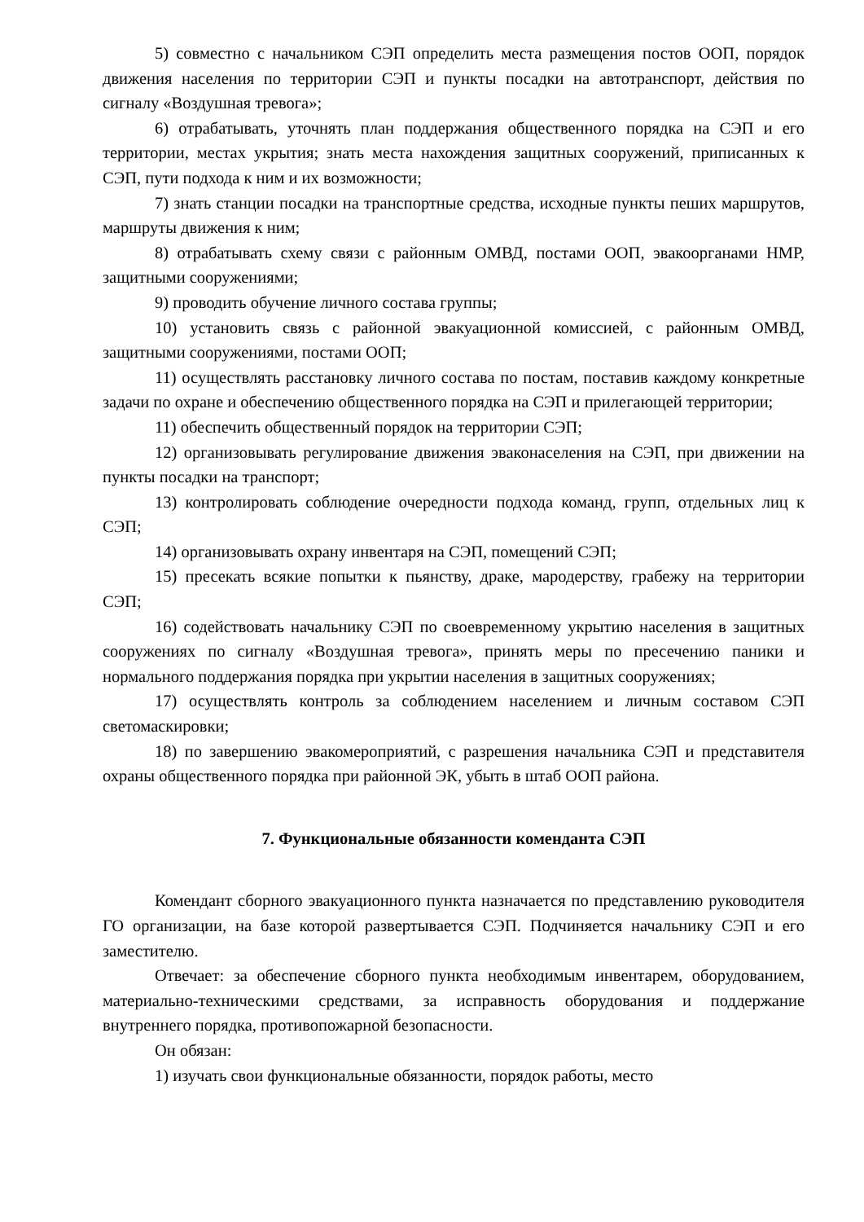5) совместно с начальником СЭП определить места размещения постов ООП, порядок движения населения по территории СЭП и пункты посадки на автотранспорт, действия по сигналу «Воздушная тревога»;
6) отрабатывать, уточнять план поддержания общественного порядка на СЭП и его территории, местах укрытия; знать места нахождения защитных сооружений, приписанных к СЭП, пути подхода к ним и их возможности;
7) знать станции посадки на транспортные средства, исходные пункты пеших маршрутов, маршруты движения к ним;
8) отрабатывать схему связи с районным ОМВД, постами ООП, эвакоорганами НМР, защитными сооружениями;
9) проводить обучение личного состава группы;
10) установить связь с районной эвакуационной комиссией, с районным ОМВД, защитными сооружениями, постами ООП;
11) осуществлять расстановку личного состава по постам, поставив каждому конкретные задачи по охране и обеспечению общественного порядка на СЭП и прилегающей территории;
11) обеспечить общественный порядок на территории СЭП;
12) организовывать регулирование движения эваконаселения на СЭП, при движении на пункты посадки на транспорт;
13) контролировать соблюдение очередности подхода команд, групп, отдельных лиц к СЭП;
14) организовывать охрану инвентаря на СЭП, помещений СЭП;
15) пресекать всякие попытки к пьянству, драке, мародерству, грабежу на территории СЭП;
16) содействовать начальнику СЭП по своевременному укрытию населения в защитных сооружениях по сигналу «Воздушная тревога», принять меры по пресечению паники и нормального поддержания порядка при укрытии населения в защитных сооружениях;
17) осуществлять контроль за соблюдением населением и личным составом СЭП светомаскировки;
18) по завершению эвакомероприятий, с разрешения начальника СЭП и представителя охраны общественного порядка при районной ЭК, убыть в штаб ООП района.
7. Функциональные обязанности коменданта СЭП
Комендант сборного эвакуационного пункта назначается по представлению руководителя ГО организации, на базе которой развертывается СЭП. Подчиняется начальнику СЭП и его заместителю.
Отвечает: за обеспечение сборного пункта необходимым инвентарем, оборудованием, материально-техническими средствами, за исправность оборудования и поддержание внутреннего порядка, противопожарной безопасности.
Он обязан:
1) изучать свои функциональные обязанности, порядок работы, место